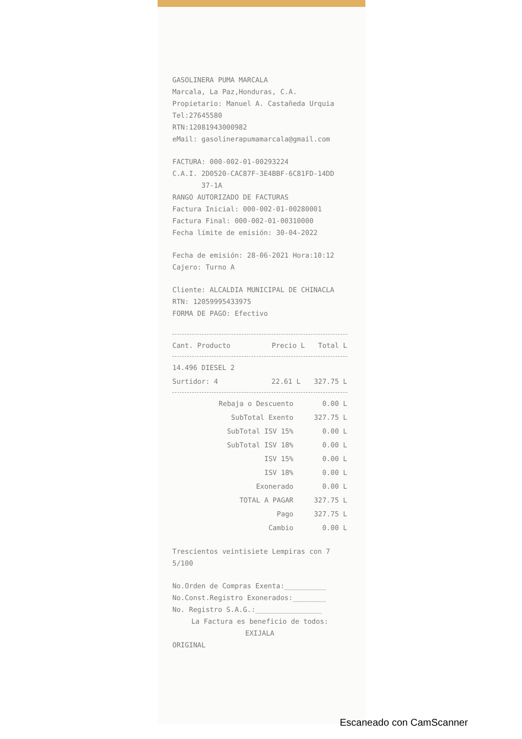GASOLINERA PUMA MARCALA
Marcala, La Paz,Honduras, C.A.
Propietario: Manuel A. Castañeda Urquia
Tel:27645580
RTN:12081943000982
eMail: gasolinerapumamarcala@gmail.com
FACTURA: 000-002-01-00293224
C.A.I. 2D0520-CAC87F-3E4BBF-6C81FD-14DD
37-1A
RANGO AUTORIZADO DE FACTURAS
Factura Inicial: 000-002-01-00280001
Factura Final: 000-002-01-00310000
Fecha límite de emisión: 30-04-2022
Fecha de emisión: 28-06-2021 Hora:10:12
Cajero: Turno A
Cliente: ALCALDIA MUNICIPAL DE CHINACLA
RTN: 12059995433975
FORMA DE PAGO: Efectivo
| Cant. Producto | Precio L | Total L |
| --- | --- | --- |
| 14.496 DIESEL 2 | | |
| Surtidor: 4 | 22.61 L | 327.75 L |
| Rebaja o Descuento | 0.00 L |
| SubTotal Exento | 327.75 L |
| SubTotal ISV 15% | 0.00 L |
| SubTotal ISV 18% | 0.00 L |
| ISV 15% | 0.00 L |
| ISV 18% | 0.00 L |
| Exonerado | 0.00 L |
| TOTAL A PAGAR | 327.75 L |
| Pago | 327.75 L |
| Cambio | 0.00 L |
Trescientos veintisiete Lempiras con 7
5/100
No.Orden de Compras Exenta:__________
No.Const.Registro Exonerados:________
No. Registro S.A.G.:________________
La Factura es beneficio de todos:
EXIJALA
ORIGINAL
Escaneado con CamScanner